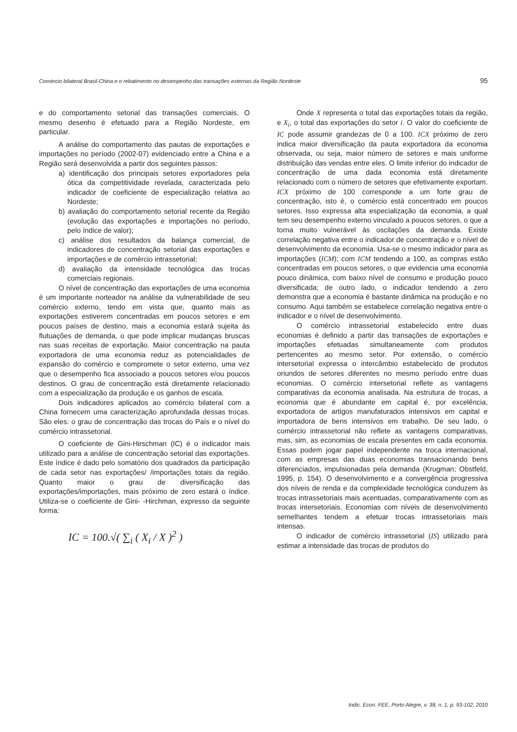Comércio bilateral Brasil-China e o rebatimento no desempenho das transações externas da Região Nordeste 95
e do comportamento setorial das transações comerciais. O mesmo desenho é efetuado para a Região Nordeste, em particular.
A análise do comportamento das pautas de exportações e importações no período (2002-07) evidenciado entre a China e a Região será desenvolvida a partir dos seguintes passos:
a) identificação dos principais setores exportadores pela ótica da competitividade revelada, caracterizada pelo indicador de coeficiente de especialização relativa ao Nordeste;
b) avaliação do comportamento setorial recente da Região (evolução das exportações e importações no período, pelo índice de valor);
c) análise dos resultados da balança comercial, de indicadores de concentração setorial das exportações e importações e de comércio intrassetorial;
d) avaliação da intensidade tecnológica das trocas comerciais regionais.
O nível de concentração das exportações de uma economia é um importante norteador na análise da vulnerabilidade de seu comércio externo, tendo em vista que, quanto mais as exportações estiverem concentradas em poucos setores e em poucos países de destino, mais a economia estará sujeita às flutuações de demanda, o que pode implicar mudanças bruscas nas suas receitas de exportação. Maior concentração na pauta exportadora de uma economia reduz as potencialidades de expansão do comércio e compromete o setor externo, uma vez que o desempenho fica associado a poucos setores e/ou poucos destinos. O grau de concentração está diretamente relacionado com a especialização da produção e os ganhos de escala.
Dois indicadores aplicados ao comércio bilateral com a China fornecem uma caracterização aprofundada dessas trocas. São eles: o grau de concentração das trocas do País e o nível do comércio intrassetorial.
O coeficiente de Gini-Hirschman (IC) é o indicador mais utilizado para a análise de concentração setorial das exportações. Este índice é dado pelo somatório dos quadrados da participação de cada setor nas exportações/ /importações totais da região. Quanto maior o grau de diversificação das exportações/importações, mais próximo de zero estará o índice. Utiliza-se o coeficiente de Gini- -Hirchman, expresso da seguinte forma:
IC = 100.√( ∑<sub>i</sub> ( X<sub>i</sub> / X )<sup>2</sup> )
Onde X representa o total das exportações totais da região, e X<sub>i</sub>, o total das exportações do setor i. O valor do coeficiente de IC pode assumir grandezas de 0 a 100. ICX próximo de zero indica maior diversificação da pauta exportadora da economia observada, ou seja, maior número de setores e mais uniforme distribuição das vendas entre eles. O limite inferior do indicador de concentração de uma dada economia está diretamente relacionado com o número de setores que efetivamente exportam. ICX próximo de 100 corresponde a um forte grau de concentração, isto é, o comércio está concentrado em poucos setores. Isso expressa alta especialização da economia, a qual tem seu desempenho externo vinculado a poucos setores, o que a torna muito vulnerável às oscilações da demanda. Existe correlação negativa entre o indicador de concentração e o nível de desenvolvimento da economia. Usa-se o mesmo indicador para as importações (ICM); com ICM tendendo a 100, as compras estão concentradas em poucos setores, o que evidencia uma economia pouco dinâmica, com baixo nível de consumo e produção pouco diversificada; de outro lado, o indicador tendendo a zero demonstra que a economia é bastante dinâmica na produção e no consumo. Aqui também se estabelece correlação negativa entre o indicador e o nível de desenvolvimento.
O comércio intrassetorial estabelecido entre duas economias é definido a partir das transações de exportações e importações efetuadas simultaneamente com produtos pertencentes ao mesmo setor. Por extensão, o comércio intersetorial expressa o intercâmbio estabelecido de produtos oriundos de setores diferentes no mesmo período entre duas economias. O comércio intersetorial reflete as vantagens comparativas da economia analisada. Na estrutura de trocas, a economia que é abundante em capital é, por excelência, exportadora de artigos manufaturados intensivos em capital e importadora de bens intensivos em trabalho. De seu lado, o comércio intrassetorial não reflete as vantagens comparativas, mas, sim, as economias de escala presentes em cada economia. Essas podem jogar papel independente na troca internacional, com as empresas das duas economias transacionando bens diferenciados, impulsionadas pela demanda (Krugman; Obstfeld, 1995, p. 154). O desenvolvimento e a convergência progressiva dos níveis de renda e da complexidade tecnológica conduzem às trocas intrassetoriais mais acentuadas, comparativamente com as trocas intersetoriais. Economias com níveis de desenvolvimento semelhantes tendem a efetuar trocas intrassetoriais mais intensas.
O indicador de comércio intrassetorial (IS) utilizado para estimar a intensidade das trocas de produtos do
Indic. Econ. FEE, Porto Alegre, v. 38, n. 1, p. 93-102, 2010